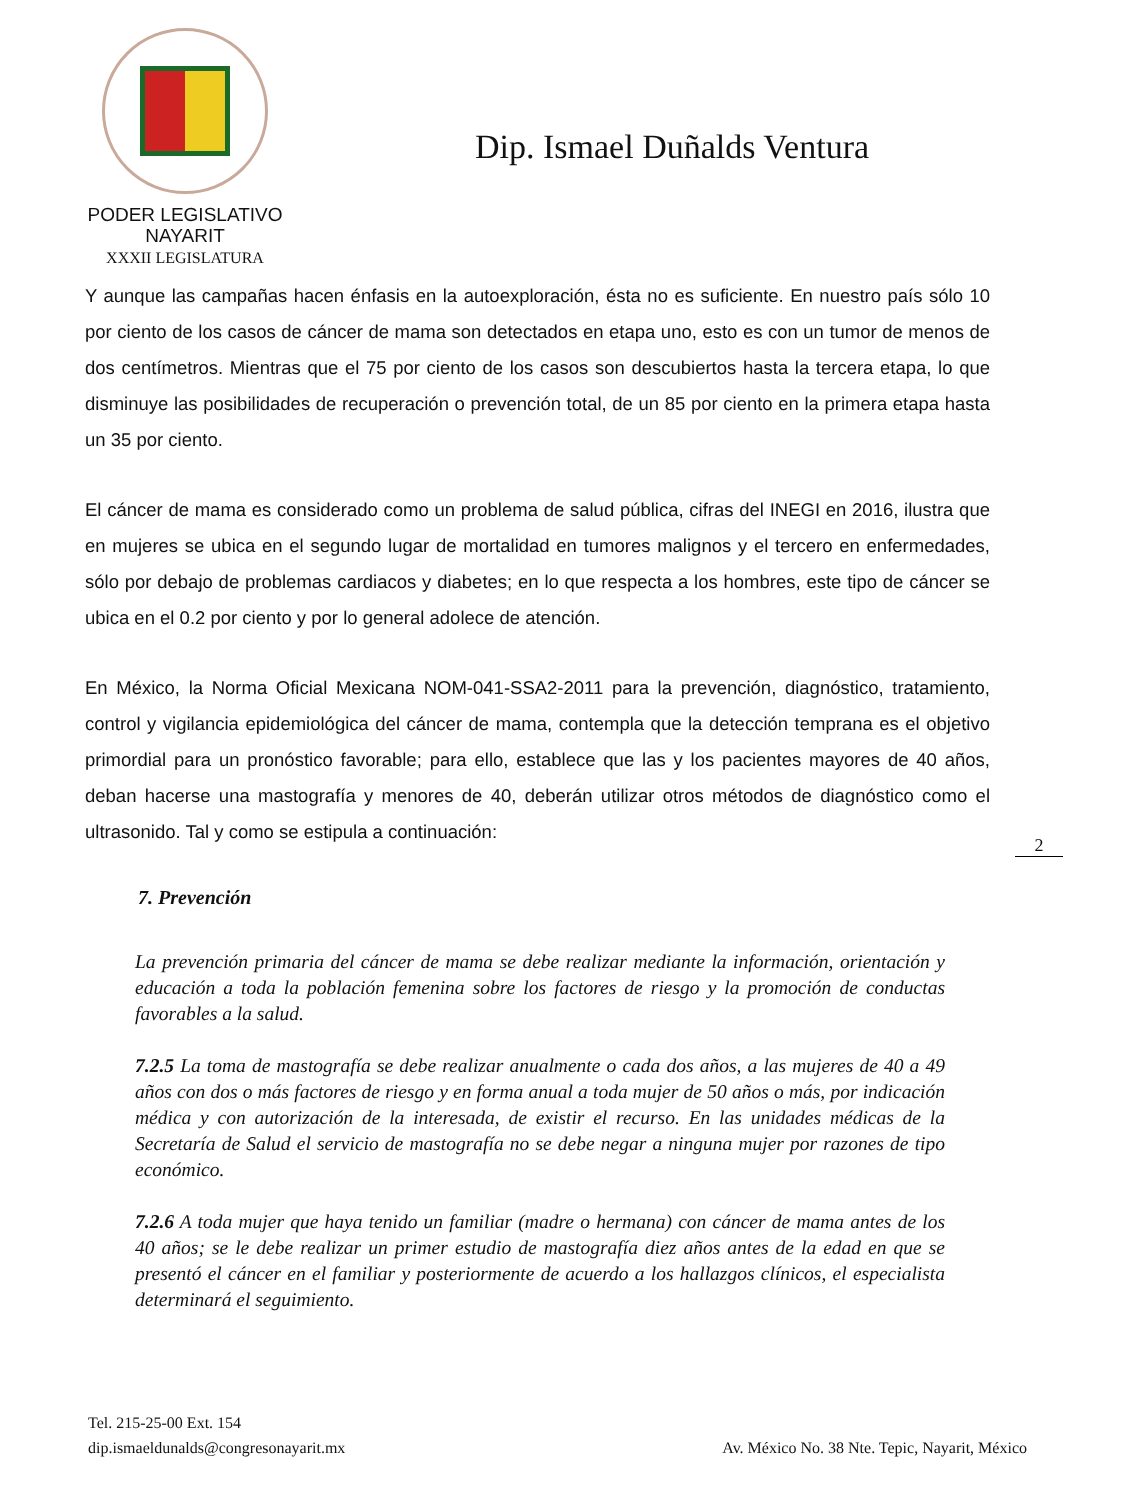PODER LEGISLATIVO
NAYARIT
XXXII LEGISLATURA
Dip. Ismael Duñalds Ventura
Y aunque las campañas hacen énfasis en la autoexploración, ésta no es suficiente. En nuestro país sólo 10 por ciento de los casos de cáncer de mama son detectados en etapa uno, esto es con un tumor de menos de dos centímetros. Mientras que el 75 por ciento de los casos son descubiertos hasta la tercera etapa, lo que disminuye las posibilidades de recuperación o prevención total, de un 85 por ciento en la primera etapa hasta un 35 por ciento.
El cáncer de mama es considerado como un problema de salud pública, cifras del INEGI en 2016, ilustra que en mujeres se ubica en el segundo lugar de mortalidad en tumores malignos y el tercero en enfermedades, sólo por debajo de problemas cardiacos y diabetes; en lo que respecta a los hombres, este tipo de cáncer se ubica en el 0.2 por ciento y por lo general adolece de atención.
En México, la Norma Oficial Mexicana NOM-041-SSA2-2011 para la prevención, diagnóstico, tratamiento, control y vigilancia epidemiológica del cáncer de mama, contempla que la detección temprana es el objetivo primordial para un pronóstico favorable; para ello, establece que las y los pacientes mayores de 40 años, deban hacerse una mastografía y menores de 40, deberán utilizar otros métodos de diagnóstico como el ultrasonido. Tal y como se estipula a continuación:
2
7. Prevención
La prevención primaria del cáncer de mama se debe realizar mediante la información, orientación y educación a toda la población femenina sobre los factores de riesgo y la promoción de conductas favorables a la salud.
7.2.5 La toma de mastografía se debe realizar anualmente o cada dos años, a las mujeres de 40 a 49 años con dos o más factores de riesgo y en forma anual a toda mujer de 50 años o más, por indicación médica y con autorización de la interesada, de existir el recurso. En las unidades médicas de la Secretaría de Salud el servicio de mastografía no se debe negar a ninguna mujer por razones de tipo económico.
7.2.6 A toda mujer que haya tenido un familiar (madre o hermana) con cáncer de mama antes de los 40 años; se le debe realizar un primer estudio de mastografía diez años antes de la edad en que se presentó el cáncer en el familiar y posteriormente de acuerdo a los hallazgos clínicos, el especialista determinará el seguimiento.
Tel. 215-25-00 Ext. 154
dip.ismaeldunalds@congresonayarit.mx
Av. México No. 38 Nte. Tepic, Nayarit, México